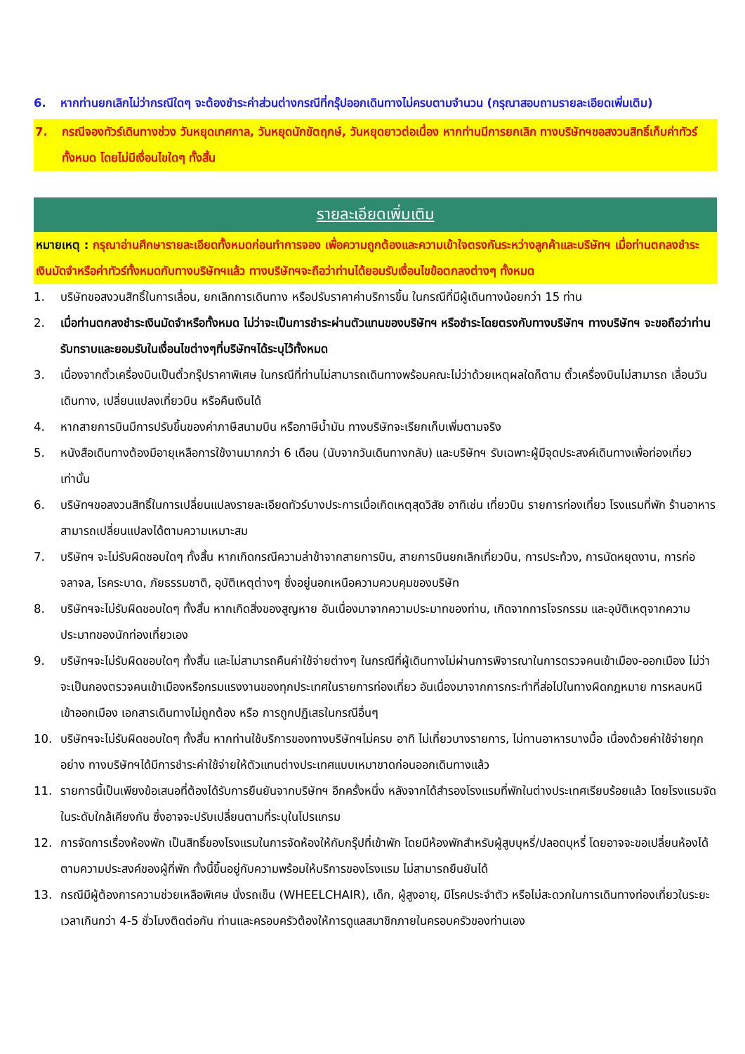6. หากท่านยกเลิกไม่ว่ากรณีใดๆ จะต้องชำระค่าส่วนต่างกรณีที่กรุ๊ปออกเดินทางไม่ครบตามจำนวน (กรุณาสอบถามรายละเอียดเพิ่มเติม)
7. กรณีจองทัวร์เดินทางช่วง วันหยุดเทศกาล, วันหยุดนักขัตฤกษ์, วันหยุดยาวต่อเนื่อง หากท่านมีการยกเลิก ทางบริษัทฯขอสงวนสิทธิ์เก็บค่าทัวร์ทั้งหมด โดยไม่มีเงื่อนไขใดๆ ทั้งสิ้น
รายละเอียดเพิ่มเติม
หมายเหตุ : กรุณาอ่านศึกษารายละเอียดทั้งหมดก่อนทำการจอง เพื่อความถูกต้องและความเข้าใจตรงกันระหว่างลูกค้าและบริษัทฯ เมื่อท่านตกลงชำระเงินมัดจำหรือค่าทัวร์ทั้งหมดกับทางบริษัทฯแล้ว ทางบริษัทฯจะถือว่าท่านได้ยอมรับเงื่อนไขข้อตกลงต่างๆ ทั้งหมด
1. บริษัทขอสงวนสิทธิ์ในการเลื่อน, ยกเลิกการเดินทาง หรือปรับราคาค่าบริการขึ้น ในกรณีที่มีผู้เดินทางน้อยกว่า 15 ท่าน
2. เมื่อท่านตกลงชำระเงินมัดจำหรือทั้งหมด ไม่ว่าจะเป็นการชำระผ่านตัวแทนของบริษัทฯ หรือชำระโดยตรงกับทางบริษัทฯ ทางบริษัทฯ จะขอถือว่าท่านรับทราบและยอมรับในเงื่อนไขต่างๆที่บริษัทฯได้ระบุไว้ทั้งหมด
3. เนื่องจากตั๋วเครื่องบินเป็นตั๋วกรุ๊ปราคาพิเศษ ในกรณีที่ท่านไม่สามารถเดินทางพร้อมคณะไม่ว่าด้วยเหตุผลใดก็ตาม ตั๋วเครื่องบินไม่สามารถ เลื่อนวันเดินทาง, เปลี่ยนแปลงเที่ยวบิน หรือคืนเงินได้
4. หากสายการบินมีการปรับขึ้นของค่าภาษีสนามบิน หรือภาษีน้ำมัน ทางบริษัทจะเรียกเก็บเพิ่มตามจริง
5. หนังสือเดินทางต้องมีอายุเหลือการใช้งานมากกว่า 6 เดือน (นับจากวันเดินทางกลับ) และบริษัทฯ รับเฉพาะผู้มีจุดประสงค์เดินทางเพื่อท่องเที่ยวเท่านั้น
6. บริษัทฯขอสงวนสิทธิ์ในการเปลี่ยนแปลงรายละเอียดทัวร์บางประการเมื่อเกิดเหตุสุดวิสัย อาทิเช่น เที่ยวบิน รายการท่องเที่ยว โรงแรมที่พัก ร้านอาหาร สามารถเปลี่ยนแปลงได้ตามความเหมาะสม
7. บริษัทฯ จะไม่รับผิดชอบใดๆ ทั้งสิ้น หากเกิดกรณีความล่าช้าจากสายการบิน, สายการบินยกเลิกเที่ยวบิน, การประท้วง, การนัดหยุดงาน, การก่อจลาจล, โรคระบาด, ภัยธรรมชาติ, อุบัติเหตุต่างๆ ซึ่งอยู่นอกเหนือความควบคุมของบริษัท
8. บริษัทฯจะไม่รับผิดชอบใดๆ ทั้งสิ้น หากเกิดสิ่งของสูญหาย อันเนื่องมาจากความประมาทของท่าน, เกิดจากการโจรกรรม และอุบัติเหตุจากความประมาทของนักท่องเที่ยวเอง
9. บริษัทฯจะไม่รับผิดชอบใดๆ ทั้งสิ้น และไม่สามารถคืนค่าใช้จ่ายต่างๆ ในกรณีที่ผู้เดินทางไม่ผ่านการพิจารณาในการตรวจคนเข้าเมือง-ออกเมือง ไม่ว่าจะเป็นกองตรวจคนเข้าเมืองหรือกรมแรงงานของทุกประเทศในรายการท่องเที่ยว อันเนื่องมาจากการกระทำที่ส่อไปในทางผิดกฎหมาย การหลบหนีเข้าออกเมือง เอกสารเดินทางไม่ถูกต้อง หรือ การถูกปฏิเสธในกรณีอื่นๆ
10. บริษัทฯจะไม่รับผิดชอบใดๆ ทั้งสิ้น หากท่านใช้บริการของทางบริษัทฯไม่ครบ อาทิ ไม่เที่ยวบางรายการ, ไม่ทานอาหารบางมื้อ เนื่องด้วยค่าใช้จ่ายทุกอย่าง ทางบริษัทฯได้มีการชำระค่าใช้จ่ายให้ตัวแทนต่างประเทศแบบเหมาขาดก่อนออกเดินทางแล้ว
11. รายการนี้เป็นเพียงข้อเสนอที่ต้องได้รับการยืนยันจากบริษัทฯ อีกครั้งหนึ่ง หลังจากได้สำรองโรงแรมที่พักในต่างประเทศเรียบร้อยแล้ว โดยโรงแรมจัดในระดับใกล้เคียงกัน ซึ่งอาจจะปรับเปลี่ยนตามที่ระบุในโปรแกรม
12. การจัดการเรื่องห้องพัก เป็นสิทธิ์ของโรงแรมในการจัดห้องให้กับกรุ๊ปที่เข้าพัก โดยมีห้องพักสำหรับผู้สูบบุหรี่/ปลอดบุหรี่ โดยอาจจะขอเปลี่ยนห้องได้ตามความประสงค์ของผู้ที่พัก ทั้งนี้ขึ้นอยู่กับความพร้อมให้บริการของโรงแรม ไม่สามารถยืนยันได้
13. กรณีมีผู้ต้องการความช่วยเหลือพิเศษ นั่งรถเข็น (WHEELCHAIR), เด็ก, ผู้สูงอายุ, มีโรคประจำตัว หรือไม่สะดวกในการเดินทางท่องเที่ยวในระยะเวลาเกินกว่า 4-5 ชั่วโมงติดต่อกัน ท่านและครอบครัวต้องให้การดูแลสมาชิกภายในครอบครัวของท่านเอง